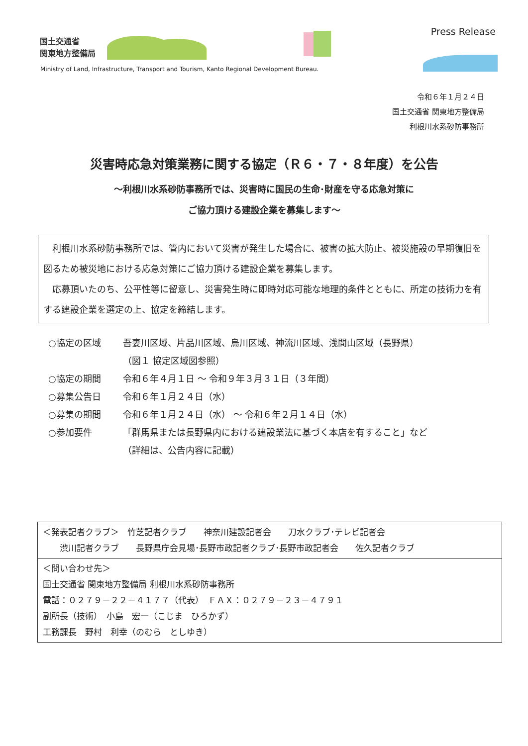国土交通省
関東地方整備局
Press Release
Ministry of Land, Infrastructure, Transport and Tourism, Kanto Regional Development Bureau.
令和６年１月２４日
国土交通省 関東地方整備局
利根川水系砂防事務所
災害時応急対策業務に関する協定（Ｒ６・７・８年度）を公告
～利根川水系砂防事務所では、災害時に国民の生命･財産を守る応急対策に
ご協力頂ける建設企業を募集します～
　利根川水系砂防事務所では、管内において災害が発生した場合に、被害の拡大防止、被災施設の早期復旧を図るため被災地における応急対策にご協力頂ける建設企業を募集します。
　応募頂いたのち、公平性等に留意し、災害発生時に即時対応可能な地理的条件とともに、所定の技術力を有する建設企業を選定の上、協定を締結します。
○協定の区域 吾妻川区域、片品川区域、烏川区域、神流川区域、浅間山区域（長野県）
（図１ 協定区域図参照）
○協定の期間 令和６年４月１日 ～ 令和９年３月３１日（３年間）
○募集公告日 令和６年１月２４日（水）
○募集の期間 令和６年１月２４日（水） ～ 令和６年２月１４日（水）
○参加要件 「群馬県または長野県内における建設業法に基づく本店を有すること」など
（詳細は、公告内容に記載）
＜発表記者クラブ＞　竹芝記者クラブ　　神奈川建設記者会　　刀水クラブ･テレビ記者会
　　渋川記者クラブ　　長野県庁会見場･長野市政記者クラブ･長野市政記者会　　佐久記者クラブ
＜問い合わせ先＞
国土交通省 関東地方整備局 利根川水系砂防事務所
電話：０２７９－２２－４１７７（代表）　ＦＡＸ：０２７９－２３－４７９１
副所長（技術）　小島　宏一（こじま　ひろかず）
工務課長　野村　利幸（のむら　としゆき）